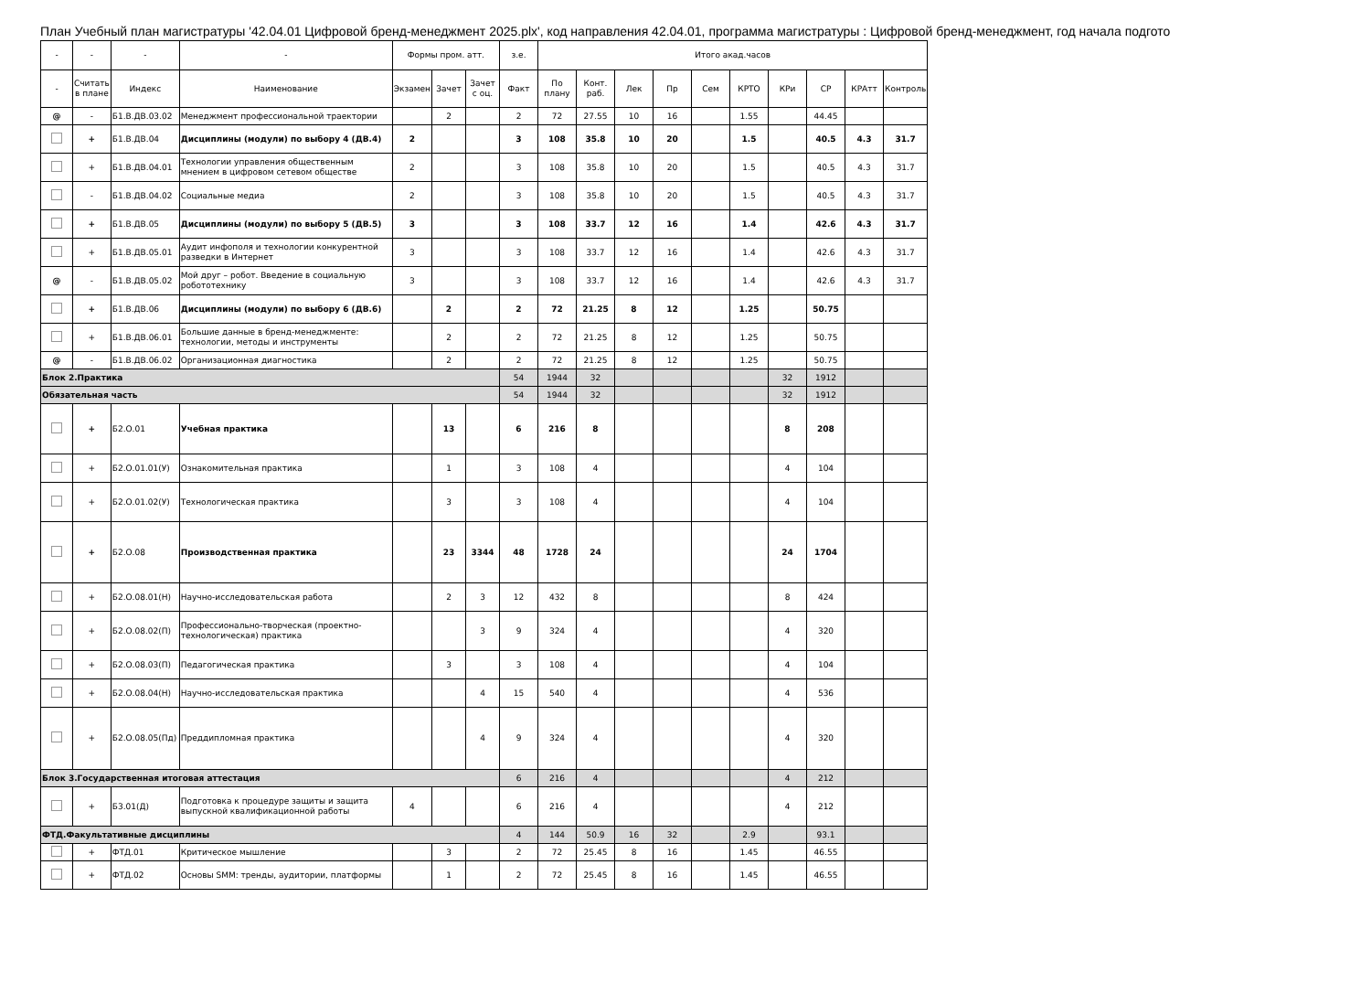План Учебный план магистратуры '42.04.01 Цифровой бренд-менеджмент 2025.plx', код направления 42.04.01, программа магистратуры : Цифровой бренд-менеджмент, год начала подгото
| - | - | - | - | Формы пром. атт. | | | з.е. | Итого акад.часов | | | | | | | | | |
| --- | --- | --- | --- | --- | --- | --- | --- | --- | --- | --- | --- | --- | --- | --- | --- | --- | --- |
| - | Считать в плане | Индекс | Наименование | Экзамен | Зачет | Зачет с оц. | Факт | По плану | Конт. раб. | Лек | Пр | Сем | КРТО | КРи | СР | КРАтт | Контроль |
| @ | - | Б1.В.ДВ.03.02 | Менеджмент профессиональной траектории | | 2 | | 2 | 72 | 27.55 | 10 | 16 | | 1.55 | | 44.45 | | |
| | + | Б1.В.ДВ.04 | Дисциплины (модули) по выбору 4 (ДВ.4) | 2 | | | 3 | 108 | 35.8 | 10 | 20 | | 1.5 | | 40.5 | 4.3 | 31.7 |
| | + | Б1.В.ДВ.04.01 | Технологии управления общественным мнением в цифровом сетевом обществе | 2 | | | 3 | 108 | 35.8 | 10 | 20 | | 1.5 | | 40.5 | 4.3 | 31.7 |
| | - | Б1.В.ДВ.04.02 | Социальные медиа | 2 | | | 3 | 108 | 35.8 | 10 | 20 | | 1.5 | | 40.5 | 4.3 | 31.7 |
| | + | Б1.В.ДВ.05 | Дисциплины (модули) по выбору 5 (ДВ.5) | 3 | | | 3 | 108 | 33.7 | 12 | 16 | | 1.4 | | 42.6 | 4.3 | 31.7 |
| | + | Б1.В.ДВ.05.01 | Аудит инфополя и технологии конкурентной разведки в Интернет | 3 | | | 3 | 108 | 33.7 | 12 | 16 | | 1.4 | | 42.6 | 4.3 | 31.7 |
| @ | - | Б1.В.ДВ.05.02 | Мой друг – робот. Введение в социальную робототехнику | 3 | | | 3 | 108 | 33.7 | 12 | 16 | | 1.4 | | 42.6 | 4.3 | 31.7 |
| | + | Б1.В.ДВ.06 | Дисциплины (модули) по выбору 6 (ДВ.6) | | 2 | | 2 | 72 | 21.25 | 8 | 12 | | 1.25 | | 50.75 | | |
| | + | Б1.В.ДВ.06.01 | Большие данные в бренд-менеджменте: технологии, методы и инструменты | | 2 | | 2 | 72 | 21.25 | 8 | 12 | | 1.25 | | 50.75 | | |
| @ | - | Б1.В.ДВ.06.02 | Организационная диагностика | | 2 | | 2 | 72 | 21.25 | 8 | 12 | | 1.25 | | 50.75 | | |
| Блок 2.Практика | | | | | | | 54 | 1944 | 32 | | | | | 32 | 1912 | | |
| Обязательная часть | | | | | | | 54 | 1944 | 32 | | | | | 32 | 1912 | | |
| | + | Б2.О.01 | Учебная практика | | 13 | | 6 | 216 | 8 | | | | | 8 | 208 | | |
| | + | Б2.О.01.01(У) | Ознакомительная практика | | 1 | | 3 | 108 | 4 | | | | | 4 | 104 | | |
| | + | Б2.О.01.02(У) | Технологическая практика | | 3 | | 3 | 108 | 4 | | | | | 4 | 104 | | |
| | + | Б2.О.08 | Производственная практика | | 23 | 3344 | 48 | 1728 | 24 | | | | | 24 | 1704 | | |
| | + | Б2.О.08.01(Н) | Научно-исследовательская работа | | 2 | 3 | 12 | 432 | 8 | | | | | 8 | 424 | | |
| | + | Б2.О.08.02(П) | Профессионально-творческая (проектно-технологическая) практика | | | 3 | 9 | 324 | 4 | | | | | 4 | 320 | | |
| | + | Б2.О.08.03(П) | Педагогическая практика | | 3 | | 3 | 108 | 4 | | | | | 4 | 104 | | |
| | + | Б2.О.08.04(Н) | Научно-исследовательская практика | | | 4 | 15 | 540 | 4 | | | | | 4 | 536 | | |
| | + | Б2.О.08.05(Пд) | Преддипломная практика | | | 4 | 9 | 324 | 4 | | | | | 4 | 320 | | |
| Блок 3.Государственная итоговая аттестация | | | | | | | 6 | 216 | 4 | | | | | 4 | 212 | | |
| | + | Б3.01(Д) | Подготовка к процедуре защиты и защита выпускной квалификационной работы | 4 | | | 6 | 216 | 4 | | | | | 4 | 212 | | |
| ФТД.Факультативные дисциплины | | | | | | | 4 | 144 | 50.9 | 16 | 32 | | 2.9 | | 93.1 | | |
| | + | ФТД.01 | Критическое мышление | | 3 | | 2 | 72 | 25.45 | 8 | 16 | | 1.45 | | 46.55 | | |
| | + | ФТД.02 | Основы SMM: тренды, аудитории, платформы | | 1 | | 2 | 72 | 25.45 | 8 | 16 | | 1.45 | | 46.55 | | |